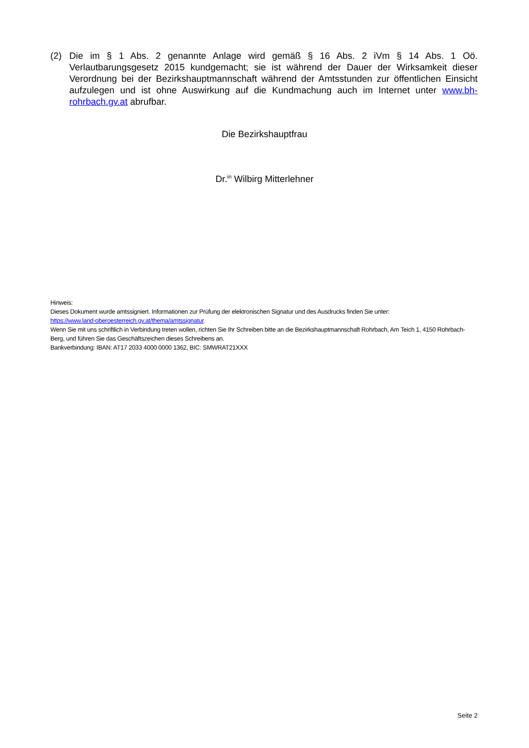(2) Die im § 1 Abs. 2 genannte Anlage wird gemäß § 16 Abs. 2 iVm § 14 Abs. 1 Oö. Verlautbarungsgesetz 2015 kundgemacht; sie ist während der Dauer der Wirksamkeit dieser Verordnung bei der Bezirkshauptmannschaft während der Amtsstunden zur öffentlichen Einsicht aufzulegen und ist ohne Auswirkung auf die Kundmachung auch im Internet unter www.bh-rohrbach.gv.at abrufbar.
Die Bezirkshauptfrau
Dr.<sup>in</sup> Wilbirg Mitterlehner
Hinweis:
Dieses Dokument wurde amtssigniert. Informationen zur Prüfung der elektronischen Signatur und des Ausdrucks finden Sie unter:
https://www.land-oberoesterreich.gv.at/thema/amtssignatur.
Wenn Sie mit uns schriftlich in Verbindung treten wollen, richten Sie Ihr Schreiben bitte an die Bezirkshauptmannschaft Rohrbach, Am Teich 1, 4150 Rohrbach-Berg, und führen Sie das Geschäftszeichen dieses Schreibens an.
Bankverbindung: IBAN: AT17 2033 4000 0000 1362, BIC: SMWRAT21XXX
Seite 2